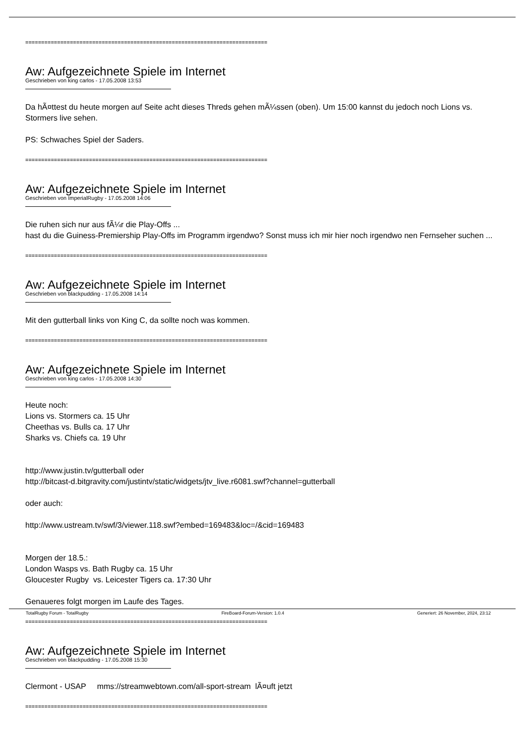============================================================================
Aw: Aufgezeichnete Spiele im Internet
Geschrieben von king carlos - 17.05.2008 13:53
Da hÃ¤ttest du heute morgen auf Seite acht dieses Threds gehen mÃ¼ssen (oben). Um 15:00 kannst du jedoch noch Lions vs. Stormers live sehen.
PS: Schwaches Spiel der Saders.
============================================================================
Aw: Aufgezeichnete Spiele im Internet
Geschrieben von ImperialRugby - 17.05.2008 14:06
Die ruhen sich nur aus fÃ¼r die Play-Offs ...
hast du die Guiness-Premiership Play-Offs im Programm irgendwo? Sonst muss ich mir hier noch irgendwo nen Fernseher suchen ...
============================================================================
Aw: Aufgezeichnete Spiele im Internet
Geschrieben von blackpudding - 17.05.2008 14:14
Mit den gutterball links von King C, da sollte noch was kommen.
============================================================================
Aw: Aufgezeichnete Spiele im Internet
Geschrieben von king carlos - 17.05.2008 14:30
Heute noch:
Lions vs. Stormers ca. 15 Uhr
Cheethas vs. Bulls ca. 17 Uhr
Sharks vs. Chiefs ca. 19 Uhr
http://www.justin.tv/gutterball oder
http://bitcast-d.bitgravity.com/justintv/static/widgets/jtv_live.r6081.swf?channel=gutterball
oder auch:
http://www.ustream.tv/swf/3/viewer.118.swf?embed=169483&loc=/&cid=169483
Morgen der 18.5.:
London Wasps vs. Bath Rugby ca. 15 Uhr
Gloucester Rugby vs. Leicester Tigers ca. 17:30 Uhr
Genaueres folgt morgen im Laufe des Tages.
============================================================================
Aw: Aufgezeichnete Spiele im Internet
Geschrieben von blackpudding - 17.05.2008 15:30
Clermont - USAP mms://streamwebtown.com/all-sport-stream lÃ¤uft jetzt
============================================================================
TotalRugby Forum - TotalRugby FireBoard-Forum-Version: 1.0.4 Generiert: 26 November, 2024, 23:12